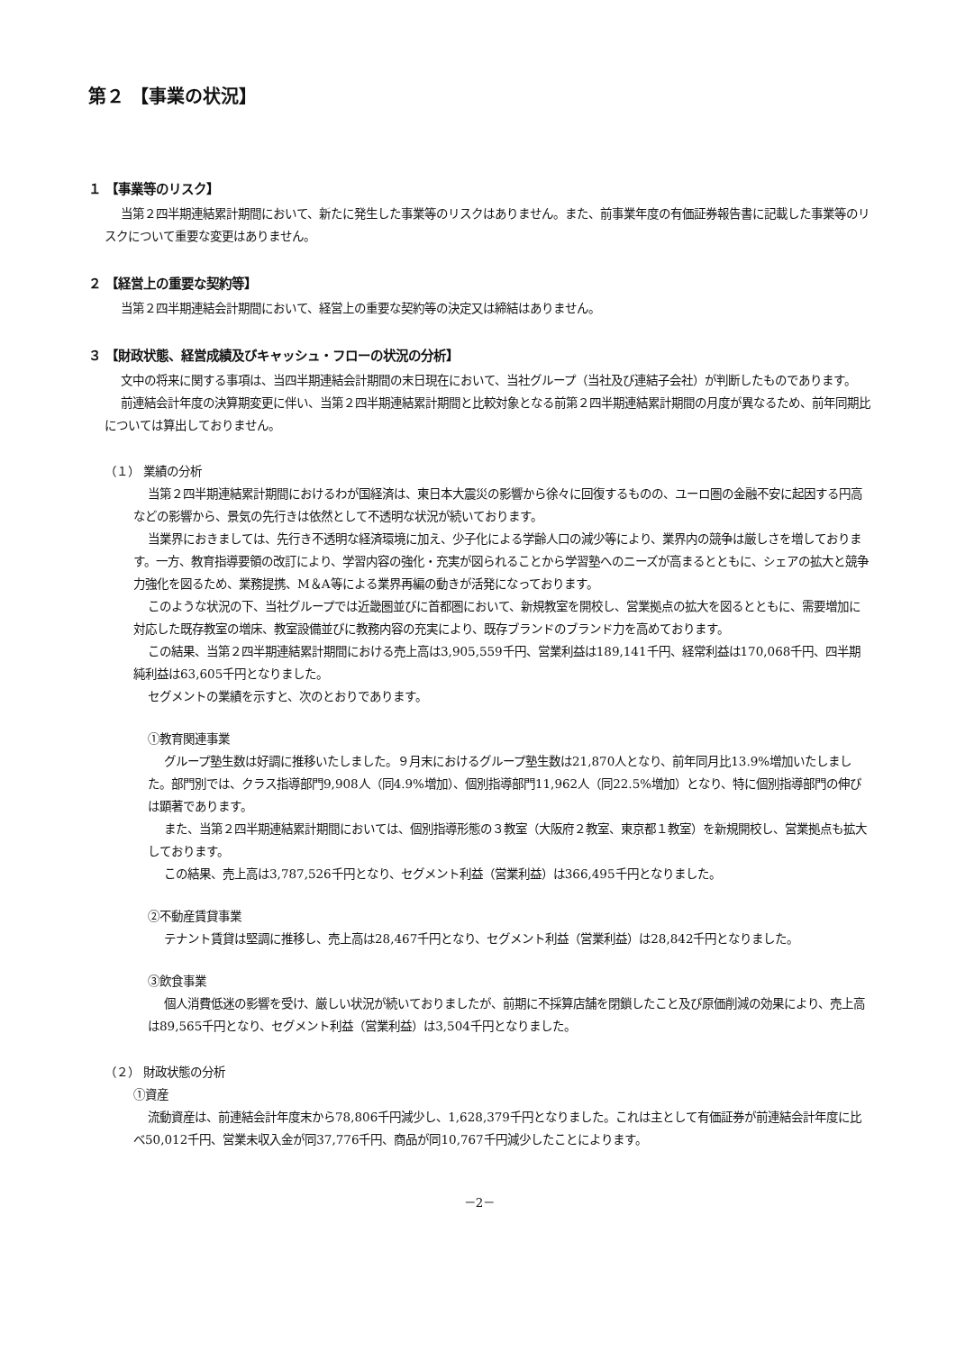第２ 【事業の状況】
１ 【事業等のリスク】
当第２四半期連結累計期間において、新たに発生した事業等のリスクはありません。また、前事業年度の有価証券報告書に記載した事業等のリスクについて重要な変更はありません。
２ 【経営上の重要な契約等】
当第２四半期連結会計期間において、経営上の重要な契約等の決定又は締結はありません。
３ 【財政状態、経営成績及びキャッシュ・フローの状況の分析】
文中の将来に関する事項は、当四半期連結会計期間の末日現在において、当社グループ（当社及び連結子会社）が判断したものであります。
前連結会計年度の決算期変更に伴い、当第２四半期連結累計期間と比較対象となる前第２四半期連結累計期間の月度が異なるため、前年同期比については算出しておりません。
（１） 業績の分析
当第２四半期連結累計期間におけるわが国経済は、東日本大震災の影響から徐々に回復するものの、ユーロ圏の金融不安に起因する円高などの影響から、景気の先行きは依然として不透明な状況が続いております。
当業界におきましては、先行き不透明な経済環境に加え、少子化による学齢人口の減少等により、業界内の競争は厳しさを増しております。一方、教育指導要領の改訂により、学習内容の強化・充実が図られることから学習塾へのニーズが高まるとともに、シェアの拡大と競争力強化を図るため、業務提携、M＆A等による業界再編の動きが活発になっております。
このような状況の下、当社グループでは近畿圏並びに首都圏において、新規教室を開校し、営業拠点の拡大を図るとともに、需要増加に対応した既存教室の増床、教室設備並びに教務内容の充実により、既存ブランドのブランド力を高めております。
この結果、当第２四半期連結累計期間における売上高は3,905,559千円、営業利益は189,141千円、経常利益は170,068千円、四半期純利益は63,605千円となりました。
セグメントの業績を示すと、次のとおりであります。
①教育関連事業
グループ塾生数は好調に推移いたしました。９月末におけるグループ塾生数は21,870人となり、前年同月比13.9%増加いたしました。部門別では、クラス指導部門9,908人（同4.9%増加）、個別指導部門11,962人（同22.5%増加）となり、特に個別指導部門の伸びは顕著であります。
また、当第２四半期連結累計期間においては、個別指導形態の３教室（大阪府２教室、東京都１教室）を新規開校し、営業拠点も拡大しております。
この結果、売上高は3,787,526千円となり、セグメント利益（営業利益）は366,495千円となりました。
②不動産賃貸事業
テナント賃貸は堅調に推移し、売上高は28,467千円となり、セグメント利益（営業利益）は28,842千円となりました。
③飲食事業
個人消費低迷の影響を受け、厳しい状況が続いておりましたが、前期に不採算店舗を閉鎖したこと及び原価削減の効果により、売上高は89,565千円となり、セグメント利益（営業利益）は3,504千円となりました。
（２） 財政状態の分析
①資産
流動資産は、前連結会計年度末から78,806千円減少し、1,628,379千円となりました。これは主として有価証券が前連結会計年度に比べ50,012千円、営業未収入金が同37,776千円、商品が同10,767千円減少したことによります。
－2－